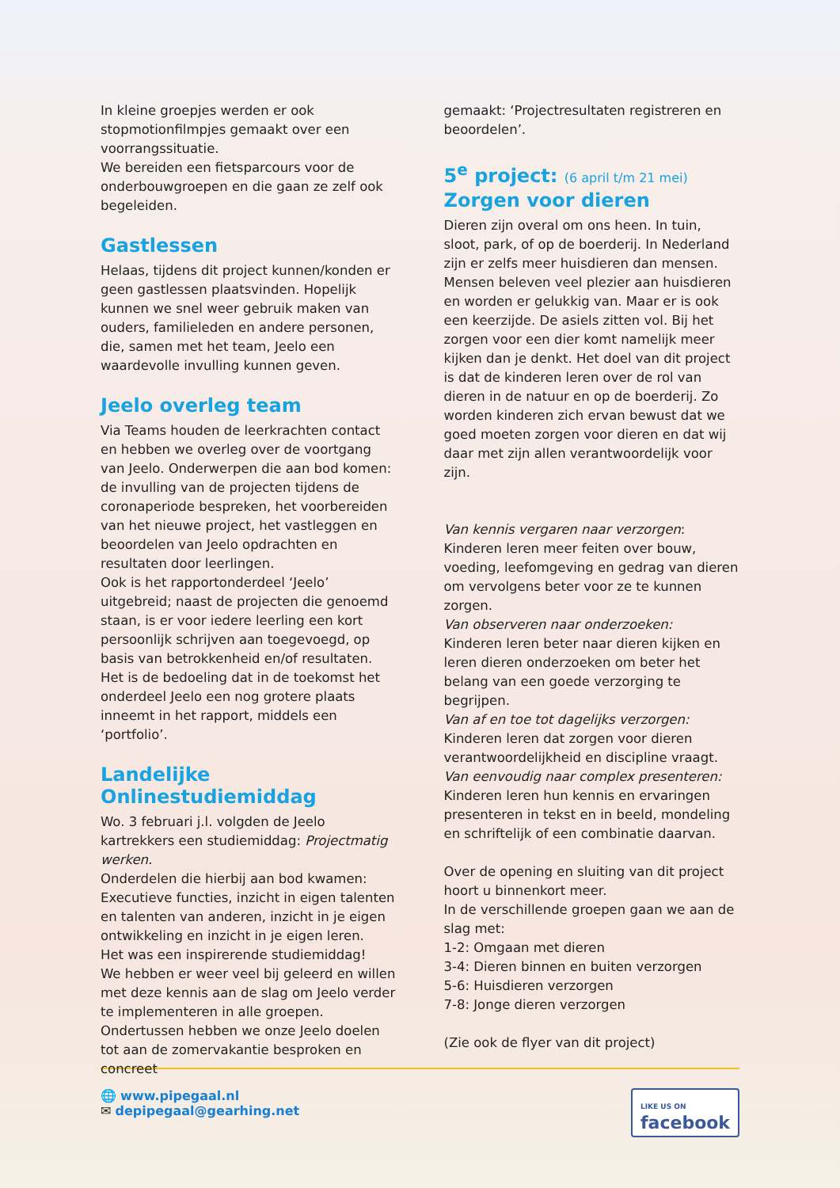In kleine groepjes werden er ook stopmotionfilmpjes gemaakt over een voorrangssituatie.
We bereiden een fietsparcours voor de onderbouwgroepen en die gaan ze zelf ook begeleiden.
Gastlessen
Helaas, tijdens dit project kunnen/konden er geen gastlessen plaatsvinden. Hopelijk kunnen we snel weer gebruik maken van ouders, familieleden en andere personen, die, samen met het team, Jeelo een waardevolle invulling kunnen geven.
Jeelo overleg team
Via Teams houden de leerkrachten contact en hebben we overleg over de voortgang van Jeelo. Onderwerpen die aan bod komen: de invulling van de projecten tijdens de coronaperiode bespreken, het voorbereiden van het nieuwe project, het vastleggen en beoordelen van Jeelo opdrachten en resultaten door leerlingen.
Ook is het rapportonderdeel ‘Jeelo’ uitgebreid; naast de projecten die genoemd staan, is er voor iedere leerling een kort persoonlijk schrijven aan toegevoegd, op basis van betrokkenheid en/of resultaten.
Het is de bedoeling dat in de toekomst het onderdeel Jeelo een nog grotere plaats inneemt in het rapport, middels een ‘portfolio’.
Landelijke Onlinestudiemiddag
Wo. 3 februari j.l. volgden de Jeelo kartrekkers een studiemiddag: Projectmatig werken.
Onderdelen die hierbij aan bod kwamen: Executieve functies, inzicht in eigen talenten en talenten van anderen, inzicht in je eigen ontwikkeling en inzicht in je eigen leren.
Het was een inspirerende studiemiddag!
We hebben er weer veel bij geleerd en willen met deze kennis aan de slag om Jeelo verder te implementeren in alle groepen.
Ondertussen hebben we onze Jeelo doelen tot aan de zomervakantie besproken en concreet
gemaakt: ‘Projectresultaten registreren en beoordelen’.
5<sup>e</sup> project: (6 april t/m 21 mei)
Zorgen voor dieren
Dieren zijn overal om ons heen. In tuin, sloot, park, of op de boerderij. In Nederland zijn er zelfs meer huisdieren dan mensen. Mensen beleven veel plezier aan huisdieren en worden er gelukkig van. Maar er is ook een keerzijde. De asiels zitten vol. Bij het zorgen voor een dier komt namelijk meer kijken dan je denkt. Het doel van dit project is dat de kinderen leren over de rol van dieren in de natuur en op de boerderij. Zo worden kinderen zich ervan bewust dat we goed moeten zorgen voor dieren en dat wij daar met zijn allen verantwoordelijk voor zijn.
Van kennis vergaren naar verzorgen:
Kinderen leren meer feiten over bouw, voeding, leefomgeving en gedrag van dieren om vervolgens beter voor ze te kunnen zorgen.
Van observeren naar onderzoeken:
Kinderen leren beter naar dieren kijken en leren dieren onderzoeken om beter het belang van een goede verzorging te begrijpen.
Van af en toe tot dagelijks verzorgen:
Kinderen leren dat zorgen voor dieren verantwoordelijkheid en discipline vraagt.
Van eenvoudig naar complex presenteren:
Kinderen leren hun kennis en ervaringen presenteren in tekst en in beeld, mondeling en schriftelijk of een combinatie daarvan.
Over de opening en sluiting van dit project hoort u binnenkort meer.
In de verschillende groepen gaan we aan de slag met:
1-2: Omgaan met dieren
3-4: Dieren binnen en buiten verzorgen
5-6: Huisdieren verzorgen
7-8: Jonge dieren verzorgen
(Zie ook de flyer van dit project)
🌐 www.pipegaal.nl
✉ depipegaal@gearhing.net
LIKE US ON
facebook